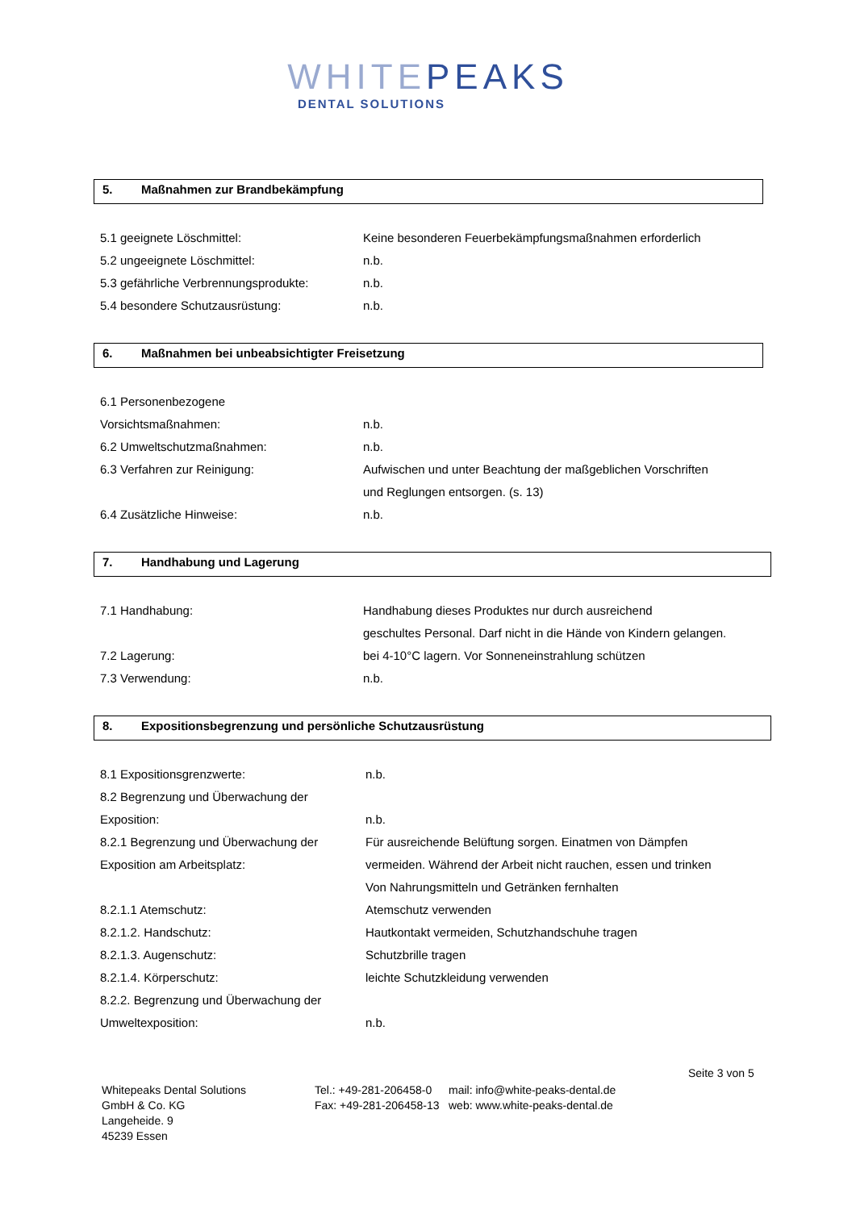WHITEPEAKS
DENTAL SOLUTIONS
5. Maßnahmen zur Brandbekämpfung
| 5.1 geeignete Löschmittel: | Keine besonderen Feuerbekämpfungsmaßnahmen erforderlich |
| 5.2 ungeeignete Löschmittel: | n.b. |
| 5.3 gefährliche Verbrennungsprodukte: | n.b. |
| 5.4 besondere Schutzausrüstung: | n.b. |
6. Maßnahmen bei unbeabsichtigter Freisetzung
| 6.1 Personenbezogene | |
| Vorsichtsmaßnahmen: | n.b. |
| 6.2 Umweltschutzmaßnahmen: | n.b. |
| 6.3 Verfahren zur Reinigung: | Aufwischen und unter Beachtung der maßgeblichen Vorschriften und Reglungen entsorgen. (s. 13) |
| 6.4 Zusätzliche Hinweise: | n.b. |
7. Handhabung und Lagerung
| 7.1 Handhabung: | Handhabung dieses Produktes nur durch ausreichend geschultes Personal. Darf nicht in die Hände von Kindern gelangen. |
| 7.2 Lagerung: | bei 4-10°C lagern. Vor Sonneneinstrahlung schützen |
| 7.3 Verwendung: | n.b. |
8. Expositionsbegrenzung und persönliche Schutzausrüstung
| 8.1 Expositionsgrenzwerte: | n.b. |
| 8.2 Begrenzung und Überwachung der | |
| Exposition: | n.b. |
| 8.2.1 Begrenzung und Überwachung der Exposition am Arbeitsplatz: | Für ausreichende Belüftung sorgen. Einatmen von Dämpfen vermeiden. Während der Arbeit nicht rauchen, essen und trinken Von Nahrungsmitteln und Getränken fernhalten |
| 8.2.1.1 Atemschutz: | Atemschutz verwenden |
| 8.2.1.2. Handschutz: | Hautkontakt vermeiden, Schutzhandschuhe tragen |
| 8.2.1.3. Augenschutz: | Schutzbrille tragen |
| 8.2.1.4. Körperschutz: | leichte Schutzkleidung verwenden |
| 8.2.2. Begrenzung und Überwachung der | |
| Umweltexposition: | n.b. |
Seite 3 von 5
Whitepeaks Dental Solutions
GmbH & Co. KG
Langeheide. 9
45239 Essen
Tel.: +49-281-206458-0
Fax: +49-281-206458-13
mail: info@white-peaks-dental.de
web: www.white-peaks-dental.de